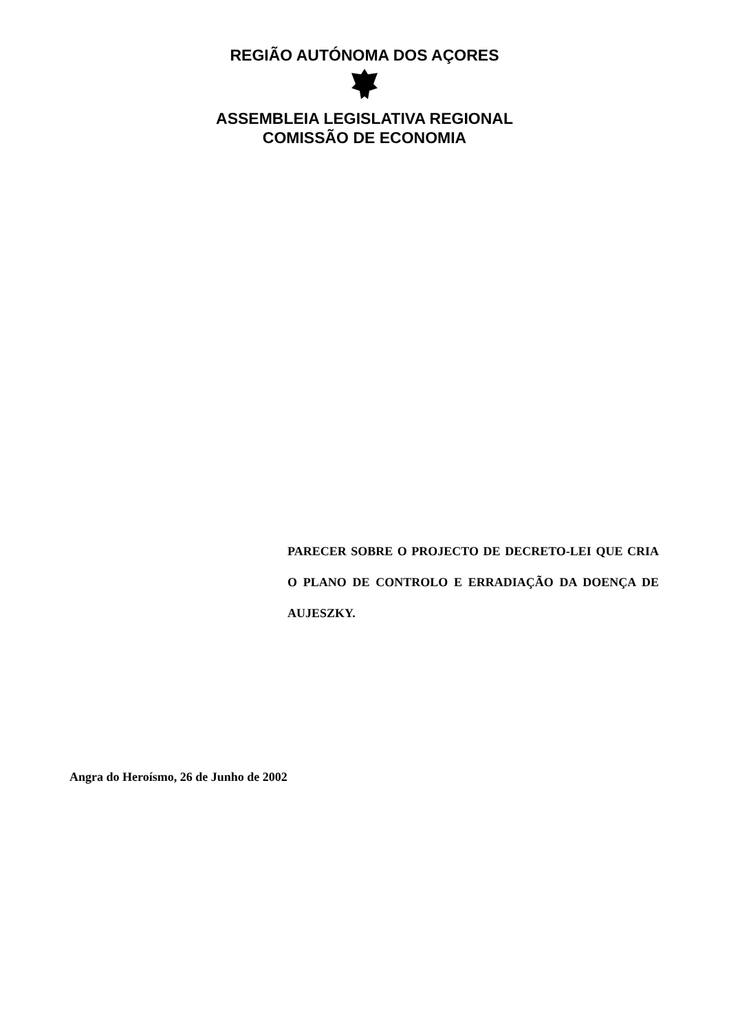REGIÃO AUTÓNOMA DOS AÇORES
ASSEMBLEIA LEGISLATIVA REGIONAL
COMISSÃO DE ECONOMIA
PARECER SOBRE O PROJECTO DE DECRETO-LEI QUE CRIA O PLANO DE CONTROLO E ERRADIAÇÃO DA DOENÇA DE AUJESZKY.
Angra do Heroísmo, 26 de Junho de 2002